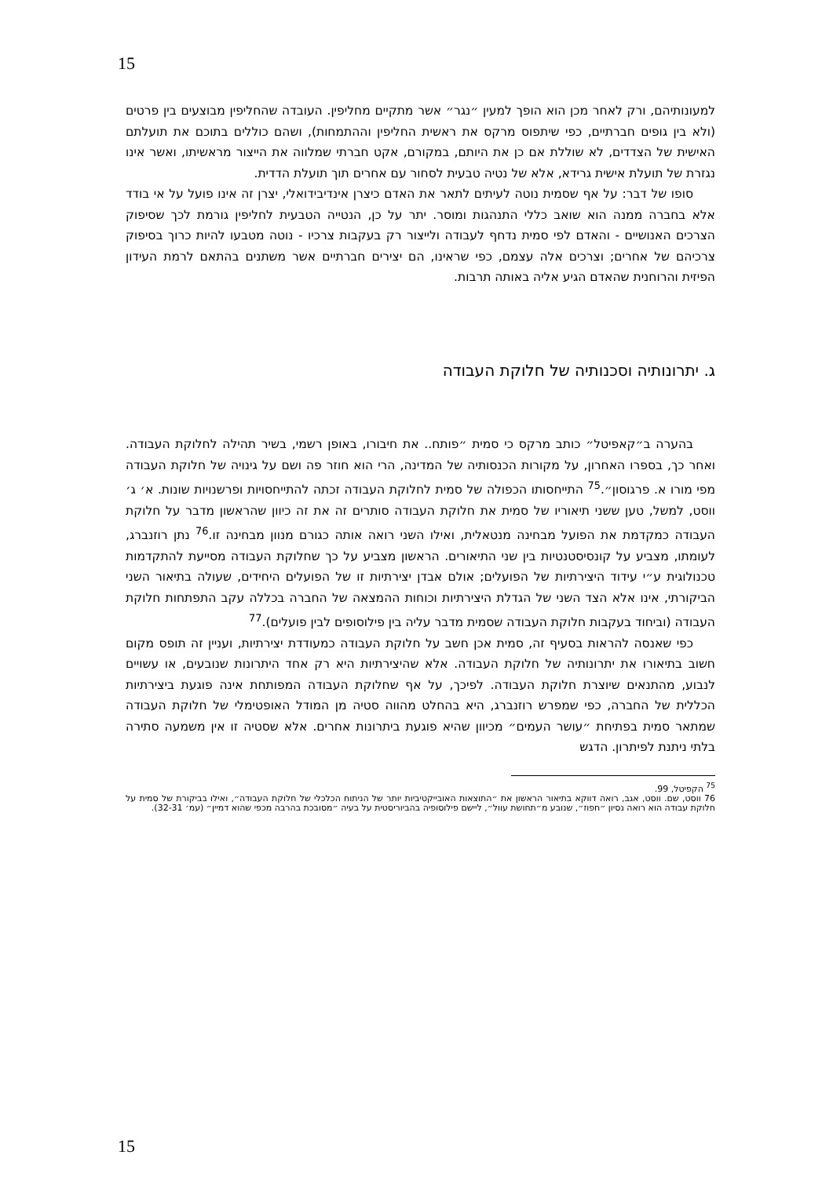15
למעונותיהם, ורק לאחר מכן הוא הופך למעין ״נגר״ אשר מתקיים מחליפין. העובדה שהחליפין מבוצעים בין פרטים (ולא בין גופים חברתיים, כפי שיתפוס מרקס את ראשית החליפין וההתמחות), ושהם כוללים בתוכם את תועלתם האישית של הצדדים, לא שוללת אם כן את היותם, במקורם, אקט חברתי שמלווה את הייצור מראשיתו, ואשר אינו נגזרת של תועלת אישית גרידא, אלא של נטיה טבעית לסחור עם אחרים תוך תועלת הדדית.
סופו של דבר: על אף שסמית נוטה לעיתים לתאר את האדם כיצרן אינדיבידואלי, יצרן זה אינו פועל על אי בודד אלא בחברה ממנה הוא שואב כללי התנהגות ומוסר. יתר על כן, הנטייה הטבעית לחליפין גורמת לכך שסיפוק הצרכים האנושיים - והאדם לפי סמית נדחף לעבודה ולייצור רק בעקבות צרכיו - נוטה מטבעו להיות כרוך בסיפוק צרכיהם של אחרים; וצרכים אלה עצמם, כפי שראינו, הם יצירים חברתיים אשר משתנים בהתאם לרמת העידון הפיזית והרוחנית שהאדם הגיע אליה באותה תרבות.
ג. יתרונותיה וסכנותיה של חלוקת העבודה
בהערה ב״קאפיטל״ כותב מרקס כי סמית ״פותח.. את חיבורו, באופן רשמי, בשיר תהילה לחלוקת העבודה. ואחר כך, בספרו האחרון, על מקורות הכנסותיה של המדינה, הרי הוא חוזר פה ושם על גינויה של חלוקת העבודה מפי מורו א. פרגוסון״.<sup>75</sup> התייחסותו הכפולה של סמית לחלוקת העבודה זכתה להתייחסויות ופרשנויות שונות. א׳ ג׳ ווסט, למשל, טען ששני תיאוריו של סמית את חלוקת העבודה סותרים זה את זה כיוון שהראשון מדבר על חלוקת העבודה כמקדמת את הפועל מבחינה מנטאלית, ואילו השני רואה אותה כגורם מנוון מבחינה זו.<sup>76</sup> נתן רוזנברג, לעומתו, מצביע על קונסיסטנטיות בין שני התיאורים. הראשון מצביע על כך שחלוקת העבודה מסייעת להתקדמות טכנולוגית ע״י עידוד היצירתיות של הפועלים; אולם אבדן יצירתיות זו של הפועלים היחידים, שעולה בתיאור השני הביקורתי, אינו אלא הצד השני של הגדלת היצירתיות וכוחות ההמצאה של החברה בכללה עקב התפתחות חלוקת העבודה (וביחוד בעקבות חלוקת העבודה שסמית מדבר עליה בין פילוסופים לבין פועלים).<sup>77</sup>
כפי שאנסה להראות בסעיף זה, סמית אכן חשב על חלוקת העבודה כמעודדת יצירתיות, ועניין זה תופס מקום חשוב בתיאורו את יתרונותיה של חלוקת העבודה. אלא שהיצירתיות היא רק אחד היתרונות שנובעים, או עשויים לנבוע, מהתנאים שיוצרת חלוקת העבודה. לפיכך, על אף שחלוקת העבודה המפותחת אינה פוגעת ביצירתיות הכללית של החברה, כפי שמפרש רוזנברג, היא בהחלט מהווה סטיה מן המודל האופטימלי של חלוקת העבודה שמתאר סמית בפתיחת ״עושר העמים״ מכיוון שהיא פוגעת ביתרונות אחרים. אלא שסטיה זו אין משמעה סתירה בלתי ניתנת לפיתרון. הדגש
<sup>75</sup> הקפיטל, 99.
76 ווסט, שם. ווסט, אגב, רואה דווקא בתיאור הראשון את ״התוצאות האובייקטיביות יותר של הניתוח הכלכלי של חלוקת העבודה״, ואילו בביקורת של סמית על חלוקת עבודה הוא רואה נסיון ״חפוז״, שנובע מ״תחושת עוול״, ליישם פילוסופיה בהביוריסטית על בעיה ״מסובכת בהרבה מכפי שהוא דמיין״ (עמ׳ 32-31).
15